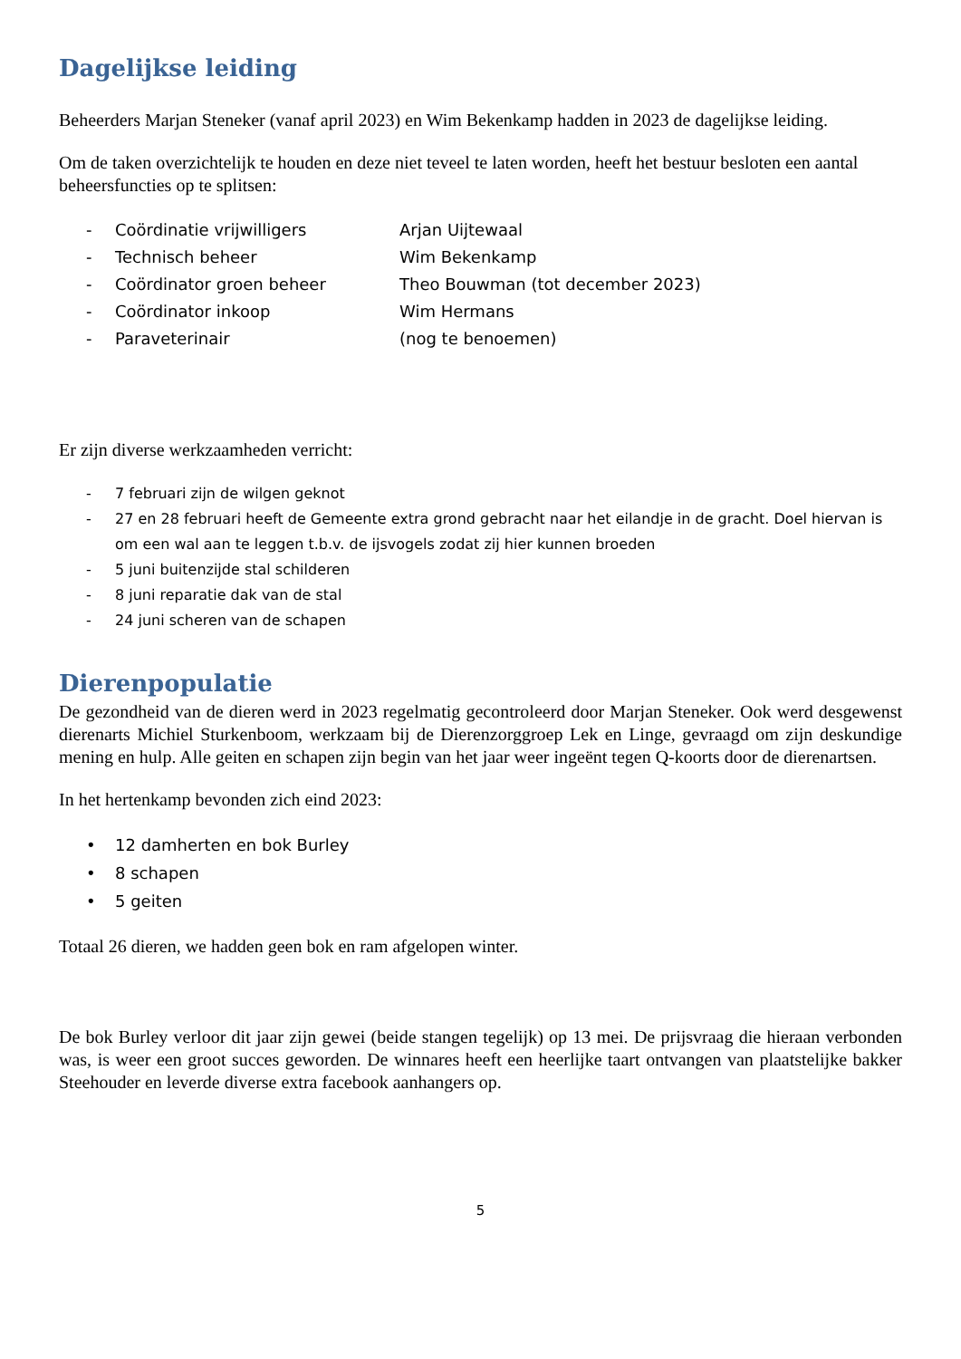Dagelijkse leiding
Beheerders Marjan Steneker (vanaf april 2023) en Wim Bekenkamp hadden in 2023 de dagelijkse leiding.
Om de taken overzichtelijk te houden en deze niet teveel te laten worden, heeft het bestuur besloten een aantal beheersfuncties op te splitsen:
- Coördinatie vrijwilligers Arjan Uijtewaal
- Technisch beheer Wim Bekenkamp
- Coördinator groen beheer Theo Bouwman (tot december 2023)
- Coördinator inkoop Wim Hermans
- Paraveterinair (nog te benoemen)
Er zijn diverse werkzaamheden verricht:
- 7 februari zijn de wilgen geknot
- 27 en 28 februari heeft de Gemeente extra grond gebracht naar het eilandje in de gracht. Doel hiervan is om een wal aan te leggen t.b.v. de ijsvogels zodat zij hier kunnen broeden
- 5 juni buitenzijde stal schilderen
- 8 juni reparatie dak van de stal
- 24 juni scheren van de schapen
Dierenpopulatie
De gezondheid van de dieren werd in 2023 regelmatig gecontroleerd door Marjan Steneker. Ook werd desgewenst dierenarts Michiel Sturkenboom, werkzaam bij de Dierenzorggroep Lek en Linge, gevraagd om zijn deskundige mening en hulp. Alle geiten en schapen zijn begin van het jaar weer ingeënt tegen Q-koorts door de dierenartsen.
In het hertenkamp bevonden zich eind 2023:
• 12 damherten en bok Burley
• 8 schapen
• 5 geiten
Totaal 26 dieren, we hadden geen bok en ram afgelopen winter.
De bok Burley verloor dit jaar zijn gewei (beide stangen tegelijk) op 13 mei. De prijsvraag die hieraan verbonden was, is weer een groot succes geworden. De winnares heeft een heerlijke taart ontvangen van plaatstelijke bakker Steehouder en leverde diverse extra facebook aanhangers op.
5